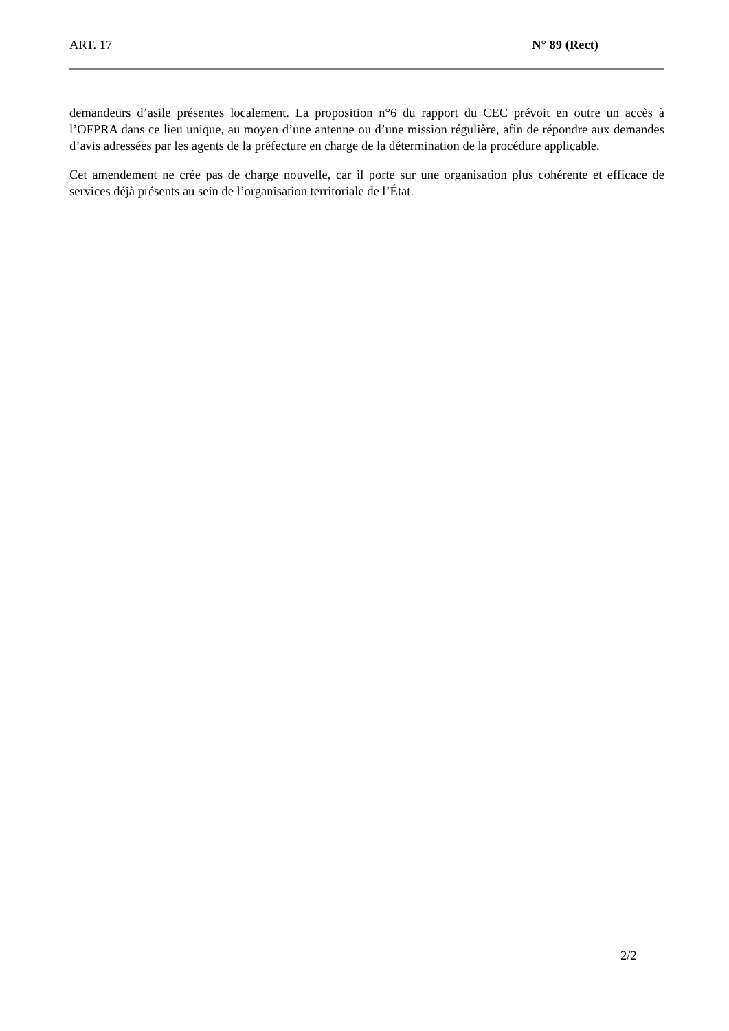ART. 17 N° 89 (Rect)
demandeurs d’asile présentes localement. La proposition n°6 du rapport du CEC prévoit en outre un accès à l’OFPRA dans ce lieu unique, au moyen d’une antenne ou d’une mission régulière, afin de répondre aux demandes d’avis adressées par les agents de la préfecture en charge de la détermination de la procédure applicable.
Cet amendement ne crée pas de charge nouvelle, car il porte sur une organisation plus cohérente et efficace de services déjà présents au sein de l’organisation territoriale de l’État.
2/2